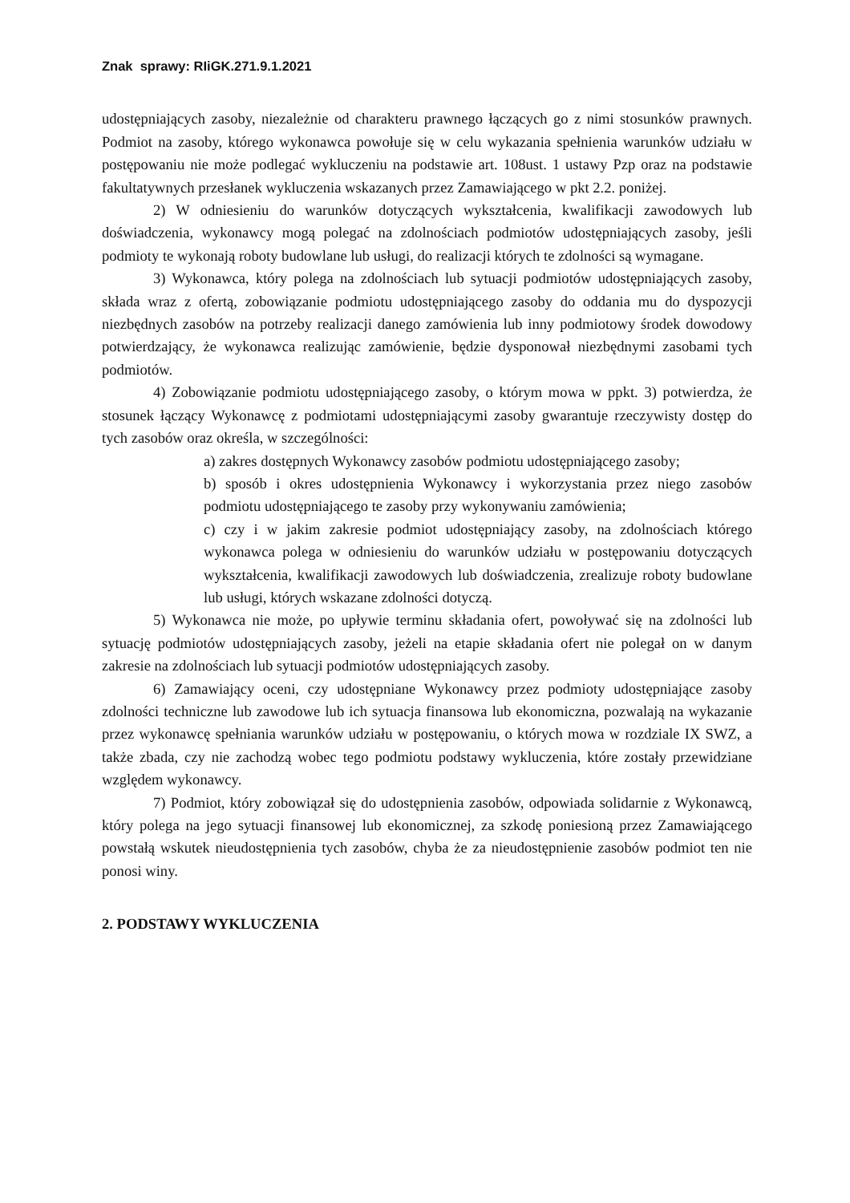Znak sprawy: RIiGK.271.9.1.2021
udostępniających zasoby, niezależnie od charakteru prawnego łączących go z nimi stosunków prawnych. Podmiot na zasoby, którego wykonawca powołuje się w celu wykazania spełnienia warunków udziału w postępowaniu nie może podlegać wykluczeniu na podstawie art. 108ust. 1 ustawy Pzp oraz na podstawie fakultatywnych przesłanek wykluczenia wskazanych przez Zamawiającego w pkt 2.2. poniżej.
2) W odniesieniu do warunków dotyczących wykształcenia, kwalifikacji zawodowych lub doświadczenia, wykonawcy mogą polegać na zdolnościach podmiotów udostępniających zasoby, jeśli podmioty te wykonają roboty budowlane lub usługi, do realizacji których te zdolności są wymagane.
3) Wykonawca, który polega na zdolnościach lub sytuacji podmiotów udostępniających zasoby, składa wraz z ofertą, zobowiązanie podmiotu udostępniającego zasoby do oddania mu do dyspozycji niezbędnych zasobów na potrzeby realizacji danego zamówienia lub inny podmiotowy środek dowodowy potwierdzający, że wykonawca realizując zamówienie, będzie dysponował niezbędnymi zasobami tych podmiotów.
4) Zobowiązanie podmiotu udostępniającego zasoby, o którym mowa w ppkt. 3) potwierdza, że stosunek łączący Wykonawcę z podmiotami udostępniającymi zasoby gwarantuje rzeczywisty dostęp do tych zasobów oraz określa, w szczególności:
a) zakres dostępnych Wykonawcy zasobów podmiotu udostępniającego zasoby;
b) sposób i okres udostępnienia Wykonawcy i wykorzystania przez niego zasobów podmiotu udostępniającego te zasoby przy wykonywaniu zamówienia;
c) czy i w jakim zakresie podmiot udostępniający zasoby, na zdolnościach którego wykonawca polega w odniesieniu do warunków udziału w postępowaniu dotyczących wykształcenia, kwalifikacji zawodowych lub doświadczenia, zrealizuje roboty budowlane lub usługi, których wskazane zdolności dotyczą.
5) Wykonawca nie może, po upływie terminu składania ofert, powoływać się na zdolności lub sytuację podmiotów udostępniających zasoby, jeżeli na etapie składania ofert nie polegał on w danym zakresie na zdolnościach lub sytuacji podmiotów udostępniających zasoby.
6) Zamawiający oceni, czy udostępniane Wykonawcy przez podmioty udostępniające zasoby zdolności techniczne lub zawodowe lub ich sytuacja finansowa lub ekonomiczna, pozwalają na wykazanie przez wykonawcę spełniania warunków udziału w postępowaniu, o których mowa w rozdziale IX SWZ, a także zbada, czy nie zachodzą wobec tego podmiotu podstawy wykluczenia, które zostały przewidziane względem wykonawcy.
7) Podmiot, który zobowiązał się do udostępnienia zasobów, odpowiada solidarnie z Wykonawcą, który polega na jego sytuacji finansowej lub ekonomicznej, za szkodę poniesioną przez Zamawiającego powstałą wskutek nieudostępnienia tych zasobów, chyba że za nieudostępnienie zasobów podmiot ten nie ponosi winy.
2. PODSTAWY WYKLUCZENIA